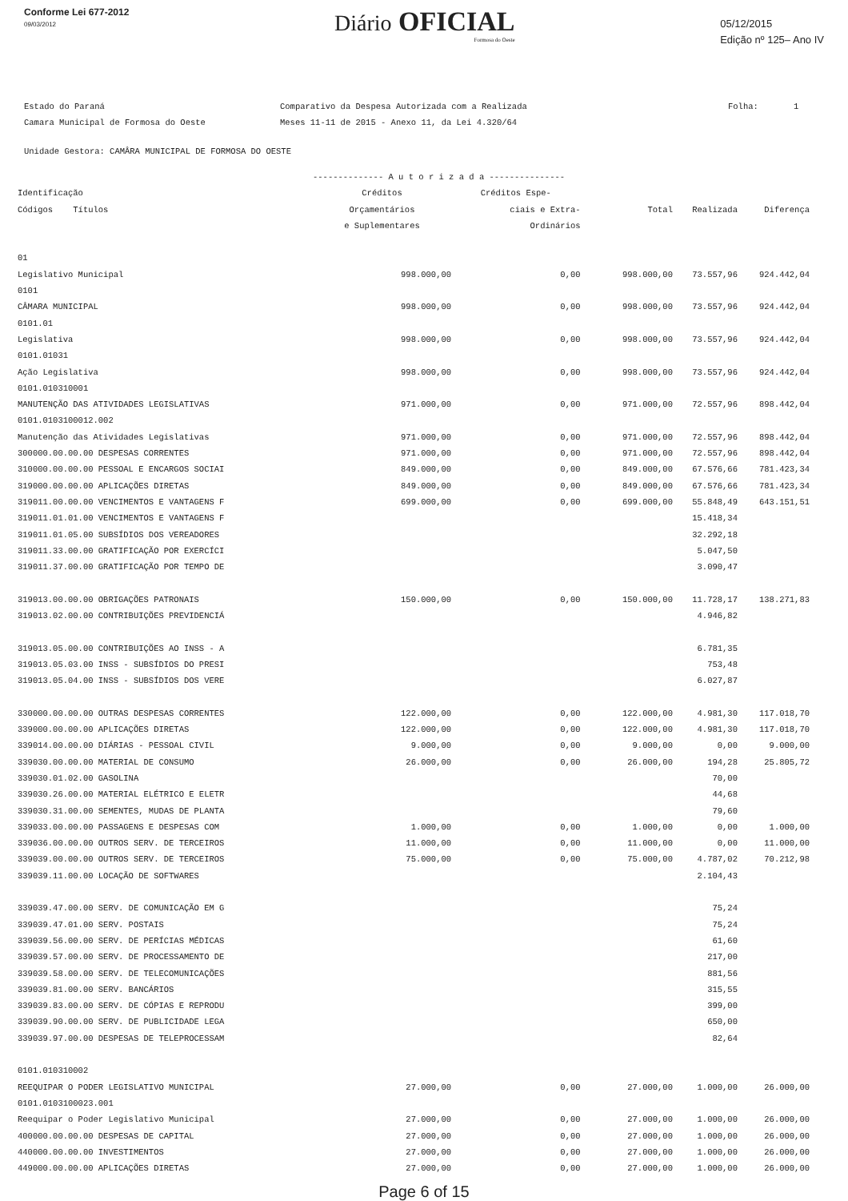Conforme Lei 677-2012
09/03/2012
Diário OFICIAL
Formosa do Oeste
05/12/2015
Edição nº 125– Ano IV
Estado do Paraná
Camara Municipal de Formosa do Oeste
Comparativo da Despesa Autorizada com a Realizada
Meses 11-11 de 2015 - Anexo 11, da Lei 4.320/64
Folha: 1
Unidade Gestora: CAMÂRA MUNICIPAL DE FORMOSA DO OESTE
| | -------------- A u t o r i z a d a --------------- | | | | |
| --- | --- | --- | --- | --- | --- |
| Identificação | Créditos | Créditos Espe- | | | |
| Códigos Títulos | Orçamentários | ciais e Extra- | Total | Realizada | Diferença |
| | e Suplementares | Ordinários | | | |
| 01 | | | | | |
| Legislativo Municipal | 998.000,00 | 0,00 | 998.000,00 | 73.557,96 | 924.442,04 |
| 0101 | | | | | |
| CÂMARA MUNICIPAL | 998.000,00 | 0,00 | 998.000,00 | 73.557,96 | 924.442,04 |
| 0101.01 | | | | | |
| Legislativa | 998.000,00 | 0,00 | 998.000,00 | 73.557,96 | 924.442,04 |
| 0101.01031 | | | | | |
| Ação Legislativa | 998.000,00 | 0,00 | 998.000,00 | 73.557,96 | 924.442,04 |
| 0101.010310001 | | | | | |
| MANUTENÇÃO DAS ATIVIDADES LEGISLATIVAS | 971.000,00 | 0,00 | 971.000,00 | 72.557,96 | 898.442,04 |
| 0101.0103100012.002 | | | | | |
| Manutenção das Atividades Legislativas | 971.000,00 | 0,00 | 971.000,00 | 72.557,96 | 898.442,04 |
| 300000.00.00.00 DESPESAS CORRENTES | 971.000,00 | 0,00 | 971.000,00 | 72.557,96 | 898.442,04 |
| 310000.00.00.00 PESSOAL E ENCARGOS SOCIAI | 849.000,00 | 0,00 | 849.000,00 | 67.576,66 | 781.423,34 |
| 319000.00.00.00 APLICAÇÕES DIRETAS | 849.000,00 | 0,00 | 849.000,00 | 67.576,66 | 781.423,34 |
| 319011.00.00.00 VENCIMENTOS E VANTAGENS F | 699.000,00 | 0,00 | 699.000,00 | 55.848,49 | 643.151,51 |
| 319011.01.01.00 VENCIMENTOS E VANTAGENS F | | | | 15.418,34 | |
| 319011.01.05.00 SUBSÍDIOS DOS VEREADORES | | | | 32.292,18 | |
| 319011.33.00.00 GRATIFICAÇÃO POR EXERCÍCI | | | | 5.047,50 | |
| 319011.37.00.00 GRATIFICAÇÃO POR TEMPO DE | | | | 3.090,47 | |
| 319013.00.00.00 OBRIGAÇÕES PATRONAIS | 150.000,00 | 0,00 | 150.000,00 | 11.728,17 | 138.271,83 |
| 319013.02.00.00 CONTRIBUIÇÕES PREVIDENCIÁ | | | | 4.946,82 | |
| 319013.05.00.00 CONTRIBUIÇÕES AO INSS - A | | | | 6.781,35 | |
| 319013.05.03.00 INSS - SUBSÍDIOS DO PRESI | | | | 753,48 | |
| 319013.05.04.00 INSS - SUBSÍDIOS DOS VERE | | | | 6.027,87 | |
| 330000.00.00.00 OUTRAS DESPESAS CORRENTES | 122.000,00 | 0,00 | 122.000,00 | 4.981,30 | 117.018,70 |
| 339000.00.00.00 APLICAÇÕES DIRETAS | 122.000,00 | 0,00 | 122.000,00 | 4.981,30 | 117.018,70 |
| 339014.00.00.00 DIÁRIAS - PESSOAL CIVIL | 9.000,00 | 0,00 | 9.000,00 | 0,00 | 9.000,00 |
| 339030.00.00.00 MATERIAL DE CONSUMO | 26.000,00 | 0,00 | 26.000,00 | 194,28 | 25.805,72 |
| 339030.01.02.00 GASOLINA | | | | 70,00 | |
| 339030.26.00.00 MATERIAL ELÉTRICO E ELETR | | | | 44,68 | |
| 339030.31.00.00 SEMENTES, MUDAS DE PLANTA | | | | 79,60 | |
| 339033.00.00.00 PASSAGENS E DESPESAS COM | 1.000,00 | 0,00 | 1.000,00 | 0,00 | 1.000,00 |
| 339036.00.00.00 OUTROS SERV. DE TERCEIROS | 11.000,00 | 0,00 | 11.000,00 | 0,00 | 11.000,00 |
| 339039.00.00.00 OUTROS SERV. DE TERCEIROS | 75.000,00 | 0,00 | 75.000,00 | 4.787,02 | 70.212,98 |
| 339039.11.00.00 LOCAÇÃO DE SOFTWARES | | | | 2.104,43 | |
| 339039.47.00.00 SERV. DE COMUNICAÇÃO EM G | | | | 75,24 | |
| 339039.47.01.00 SERV. POSTAIS | | | | 75,24 | |
| 339039.56.00.00 SERV. DE PERÍCIAS MÉDICAS | | | | 61,60 | |
| 339039.57.00.00 SERV. DE PROCESSAMENTO DE | | | | 217,00 | |
| 339039.58.00.00 SERV. DE TELECOMUNICAÇÕES | | | | 881,56 | |
| 339039.81.00.00 SERV. BANCÁRIOS | | | | 315,55 | |
| 339039.83.00.00 SERV. DE CÓPIAS E REPRODU | | | | 399,00 | |
| 339039.90.00.00 SERV. DE PUBLICIDADE LEGA | | | | 650,00 | |
| 339039.97.00.00 DESPESAS DE TELEPROCESSAM | | | | 82,64 | |
| 0101.010310002 | | | | | |
| REEQUIPAR O PODER LEGISLATIVO MUNICIPAL | 27.000,00 | 0,00 | 27.000,00 | 1.000,00 | 26.000,00 |
| 0101.0103100023.001 | | | | | |
| Reequipar o Poder Legislativo Municipal | 27.000,00 | 0,00 | 27.000,00 | 1.000,00 | 26.000,00 |
| 400000.00.00.00 DESPESAS DE CAPITAL | 27.000,00 | 0,00 | 27.000,00 | 1.000,00 | 26.000,00 |
| 440000.00.00.00 INVESTIMENTOS | 27.000,00 | 0,00 | 27.000,00 | 1.000,00 | 26.000,00 |
| 449000.00.00.00 APLICAÇÕES DIRETAS | 27.000,00 | 0,00 | 27.000,00 | 1.000,00 | 26.000,00 |
Page 6 of 15